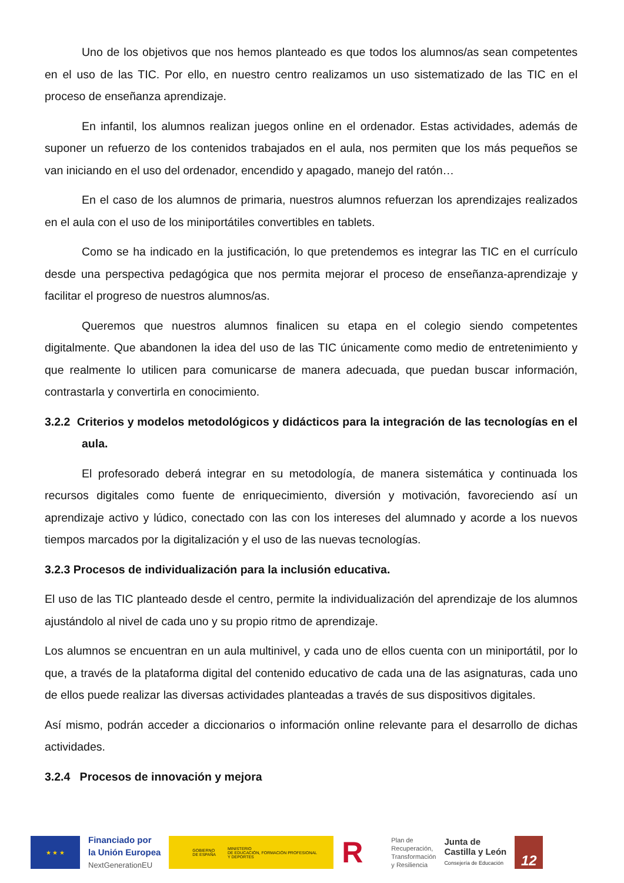Uno de los objetivos que nos hemos planteado es que todos los alumnos/as sean competentes en el uso de las TIC. Por ello, en nuestro centro realizamos un uso sistematizado de las TIC en el proceso de enseñanza aprendizaje.
En infantil, los alumnos realizan juegos online en el ordenador. Estas actividades, además de suponer un refuerzo de los contenidos trabajados en el aula, nos permiten que los más pequeños se van iniciando en el uso del ordenador, encendido y apagado, manejo del ratón…
En el caso de los alumnos de primaria, nuestros alumnos refuerzan los aprendizajes realizados en el aula con el uso de los miniportátiles convertibles en tablets.
Como se ha indicado en la justificación, lo que pretendemos es integrar las TIC en el currículo desde una perspectiva pedagógica que nos permita mejorar el proceso de enseñanza-aprendizaje y facilitar el progreso de nuestros alumnos/as.
Queremos que nuestros alumnos finalicen su etapa en el colegio siendo competentes digitalmente. Que abandonen la idea del uso de las TIC únicamente como medio de entretenimiento y que realmente lo utilicen para comunicarse de manera adecuada, que puedan buscar información, contrastarla y convertirla en conocimiento.
3.2.2 Criterios y modelos metodológicos y didácticos para la integración de las tecnologías en el aula.
El profesorado deberá integrar en su metodología, de manera sistemática y continuada los recursos digitales como fuente de enriquecimiento, diversión y motivación, favoreciendo así un aprendizaje activo y lúdico, conectado con las con los intereses del alumnado y acorde a los nuevos tiempos marcados por la digitalización y el uso de las nuevas tecnologías.
3.2.3 Procesos de individualización para la inclusión educativa.
El uso de las TIC planteado desde el centro, permite la individualización del aprendizaje de los alumnos ajustándolo al nivel de cada uno y su propio ritmo de aprendizaje.
Los alumnos se encuentran en un aula multinivel, y cada uno de ellos cuenta con un miniportátil, por lo que, a través de la plataforma digital del contenido educativo de cada una de las asignaturas, cada uno de ellos puede realizar las diversas actividades planteadas a través de sus dispositivos digitales.
Así mismo, podrán acceder a diccionarios o información online relevante para el desarrollo de dichas actividades.
3.2.4 Procesos de innovación y mejora
★ ★ ★
Financiado por
la Unión Europea
NextGenerationEU
GOBIERNO
DE ESPAÑA MINISTERIO
DE EDUCACIÓN, FORMACIÓN PROFESIONAL
Y DEPORTES
R
Plan de
Recuperación,
Transformación
y Resiliencia
Junta de
Castilla y León
Consejería de Educación
12